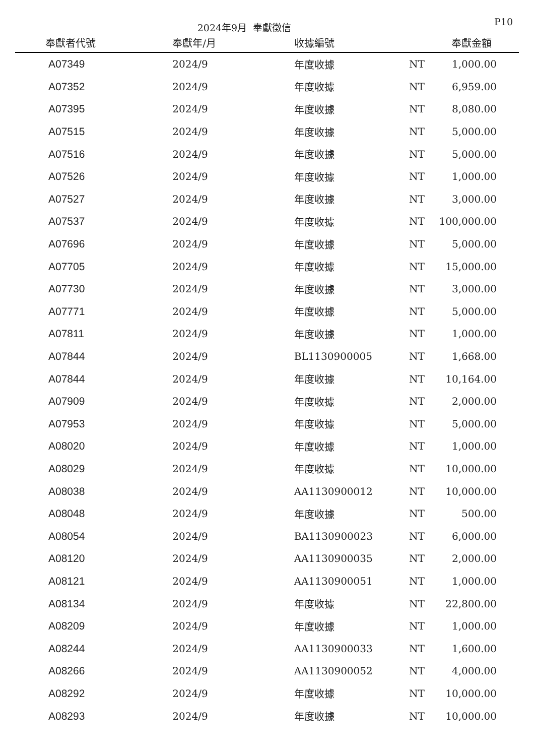2024年9月 奉獻徵信
P10
| 奉獻者代號 | 奉獻年/月 | 收據編號 | | 奉獻金額 |
| --- | --- | --- | --- | --- |
| A07349 | 2024/9 | 年度收據 | NT | 1,000.00 |
| A07352 | 2024/9 | 年度收據 | NT | 6,959.00 |
| A07395 | 2024/9 | 年度收據 | NT | 8,080.00 |
| A07515 | 2024/9 | 年度收據 | NT | 5,000.00 |
| A07516 | 2024/9 | 年度收據 | NT | 5,000.00 |
| A07526 | 2024/9 | 年度收據 | NT | 1,000.00 |
| A07527 | 2024/9 | 年度收據 | NT | 3,000.00 |
| A07537 | 2024/9 | 年度收據 | NT | 100,000.00 |
| A07696 | 2024/9 | 年度收據 | NT | 5,000.00 |
| A07705 | 2024/9 | 年度收據 | NT | 15,000.00 |
| A07730 | 2024/9 | 年度收據 | NT | 3,000.00 |
| A07771 | 2024/9 | 年度收據 | NT | 5,000.00 |
| A07811 | 2024/9 | 年度收據 | NT | 1,000.00 |
| A07844 | 2024/9 | BL1130900005 | NT | 1,668.00 |
| A07844 | 2024/9 | 年度收據 | NT | 10,164.00 |
| A07909 | 2024/9 | 年度收據 | NT | 2,000.00 |
| A07953 | 2024/9 | 年度收據 | NT | 5,000.00 |
| A08020 | 2024/9 | 年度收據 | NT | 1,000.00 |
| A08029 | 2024/9 | 年度收據 | NT | 10,000.00 |
| A08038 | 2024/9 | AA1130900012 | NT | 10,000.00 |
| A08048 | 2024/9 | 年度收據 | NT | 500.00 |
| A08054 | 2024/9 | BA1130900023 | NT | 6,000.00 |
| A08120 | 2024/9 | AA1130900035 | NT | 2,000.00 |
| A08121 | 2024/9 | AA1130900051 | NT | 1,000.00 |
| A08134 | 2024/9 | 年度收據 | NT | 22,800.00 |
| A08209 | 2024/9 | 年度收據 | NT | 1,000.00 |
| A08244 | 2024/9 | AA1130900033 | NT | 1,600.00 |
| A08266 | 2024/9 | AA1130900052 | NT | 4,000.00 |
| A08292 | 2024/9 | 年度收據 | NT | 10,000.00 |
| A08293 | 2024/9 | 年度收據 | NT | 10,000.00 |